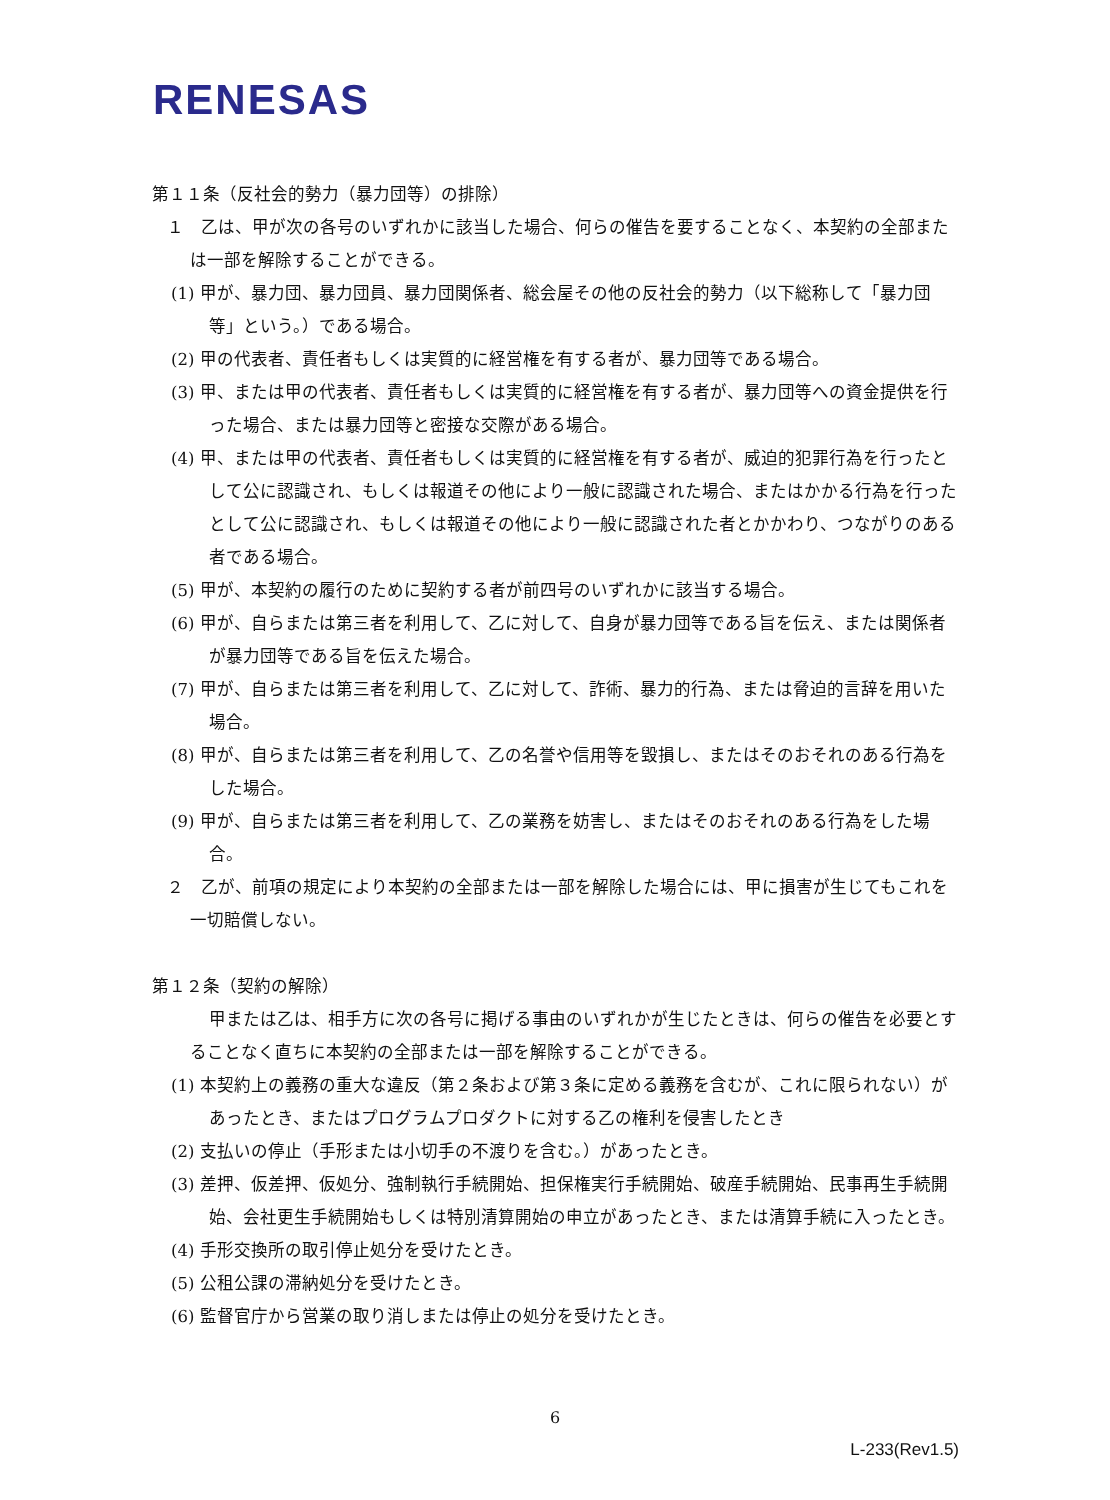RENESAS
第１１条（反社会的勢力（暴力団等）の排除）
１　乙は、甲が次の各号のいずれかに該当した場合、何らの催告を要することなく、本契約の全部または一部を解除することができる。
(1) 甲が、暴力団、暴力団員、暴力団関係者、総会屋その他の反社会的勢力（以下総称して「暴力団等」という。）である場合。
(2) 甲の代表者、責任者もしくは実質的に経営権を有する者が、暴力団等である場合。
(3) 甲、または甲の代表者、責任者もしくは実質的に経営権を有する者が、暴力団等への資金提供を行った場合、または暴力団等と密接な交際がある場合。
(4) 甲、または甲の代表者、責任者もしくは実質的に経営権を有する者が、威迫的犯罪行為を行ったとして公に認識され、もしくは報道その他により一般に認識された場合、またはかかる行為を行ったとして公に認識され、もしくは報道その他により一般に認識された者とかかわり、つながりのある者である場合。
(5) 甲が、本契約の履行のために契約する者が前四号のいずれかに該当する場合。
(6) 甲が、自らまたは第三者を利用して、乙に対して、自身が暴力団等である旨を伝え、または関係者が暴力団等である旨を伝えた場合。
(7) 甲が、自らまたは第三者を利用して、乙に対して、詐術、暴力的行為、または脅迫的言辞を用いた場合。
(8) 甲が、自らまたは第三者を利用して、乙の名誉や信用等を毀損し、またはそのおそれのある行為をした場合。
(9) 甲が、自らまたは第三者を利用して、乙の業務を妨害し、またはそのおそれのある行為をした場合。
２　乙が、前項の規定により本契約の全部または一部を解除した場合には、甲に損害が生じてもこれを一切賠償しない。
第１２条（契約の解除）
甲または乙は、相手方に次の各号に掲げる事由のいずれかが生じたときは、何らの催告を必要とすることなく直ちに本契約の全部または一部を解除することができる。
(1) 本契約上の義務の重大な違反（第２条および第３条に定める義務を含むが、これに限られない）があったとき、またはプログラムプロダクトに対する乙の権利を侵害したとき
(2) 支払いの停止（手形または小切手の不渡りを含む。）があったとき。
(3) 差押、仮差押、仮処分、強制執行手続開始、担保権実行手続開始、破産手続開始、民事再生手続開始、会社更生手続開始もしくは特別清算開始の申立があったとき、または清算手続に入ったとき。
(4) 手形交換所の取引停止処分を受けたとき。
(5) 公租公課の滞納処分を受けたとき。
(6) 監督官庁から営業の取り消しまたは停止の処分を受けたとき。
6
L-233(Rev1.5)